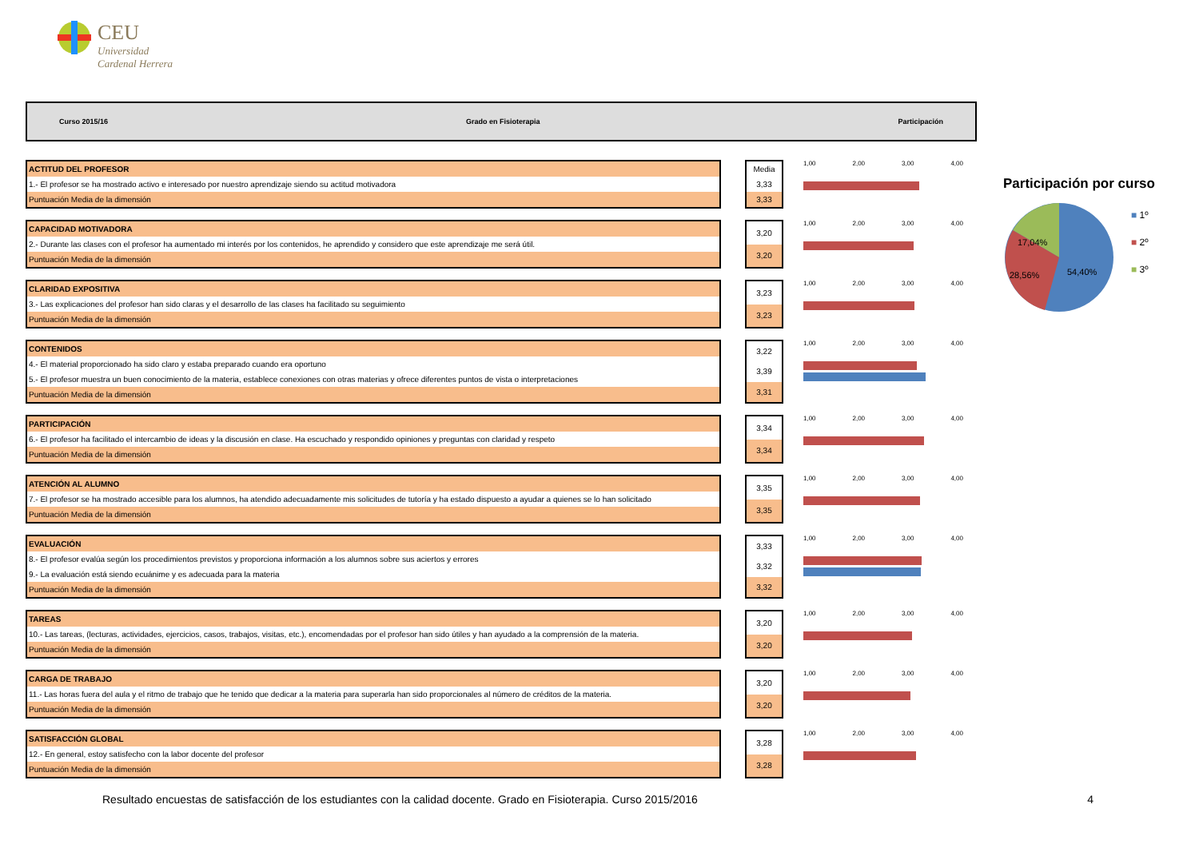CEU
Universidad
Cardenal Herrera
Curso 2015/16 Grado en Fisioterapia Participación
| ACTITUD DEL PROFESOR |
| 1.- El profesor se ha mostrado activo e interesado por nuestro aprendizaje siendo su actitud motivadora |
| Puntuación Media de la dimensión |
| Media |
| 3,33 |
| 3,33 |
1,00 2,00 3,00 4,00
| CAPACIDAD MOTIVADORA |
| 2.- Durante las clases con el profesor ha aumentado mi interés por los contenidos, he aprendido y considero que este aprendizaje me será útil. |
| Puntuación Media de la dimensión |
| 3,20 |
| 3,20 |
1,00 2,00 3,00 4,00
| CLARIDAD EXPOSITIVA |
| 3.- Las explicaciones del profesor han sido claras y el desarrollo de las clases ha facilitado su seguimiento |
| Puntuación Media de la dimensión |
| 3,23 |
| 3,23 |
1,00 2,00 3,00 4,00
| CONTENIDOS |
| 4.- El material proporcionado ha sido claro y estaba preparado cuando era oportuno |
| 5.- El profesor muestra un buen conocimiento de la materia, establece conexiones con otras materias y ofrece diferentes puntos de vista o interpretaciones |
| Puntuación Media de la dimensión |
| 3,22 |
| 3,39 |
| 3,31 |
1,00 2,00 3,00 4,00
| PARTICIPACIÓN |
| 6.- El profesor ha facilitado el intercambio de ideas y la discusión en clase. Ha escuchado y respondido opiniones y preguntas con claridad y respeto |
| Puntuación Media de la dimensión |
| 3,34 |
| 3,34 |
1,00 2,00 3,00 4,00
| ATENCIÓN AL ALUMNO |
| 7.- El profesor se ha mostrado accesible para los alumnos, ha atendido adecuadamente mis solicitudes de tutoría y ha estado dispuesto a ayudar a quienes se lo han solicitado |
| Puntuación Media de la dimensión |
| 3,35 |
| 3,35 |
1,00 2,00 3,00 4,00
| EVALUACIÓN |
| 8.- El profesor evalúa según los procedimientos previstos y proporciona información a los alumnos sobre sus aciertos y errores |
| 9.- La evaluación está siendo ecuánime y es adecuada para la materia |
| Puntuación Media de la dimensión |
| 3,33 |
| 3,32 |
| 3,32 |
1,00 2,00 3,00 4,00
| TAREAS |
| 10.- Las tareas, (lecturas, actividades, ejercicios, casos, trabajos, visitas, etc.), encomendadas por el profesor han sido útiles y han ayudado a la comprensión de la materia. |
| Puntuación Media de la dimensión |
| 3,20 |
| 3,20 |
1,00 2,00 3,00 4,00
| CARGA DE TRABAJO |
| 11.- Las horas fuera del aula y el ritmo de trabajo que he tenido que dedicar a la materia para superarla han sido proporcionales al número de créditos de la materia. |
| Puntuación Media de la dimensión |
| 3,20 |
| 3,20 |
1,00 2,00 3,00 4,00
| SATISFACCIÓN GLOBAL |
| 12.- En general, estoy satisfecho con la labor docente del profesor |
| Puntuación Media de la dimensión |
| 3,28 |
| 3,28 |
1,00 2,00 3,00 4,00
Participación por curso
17,04%
28,56%
54,40%
■ 1º
■ 2º
■ 3º
Resultado encuestas de satisfacción de los estudiantes con la calidad docente. Grado en Fisioterapia. Curso 2015/2016 4